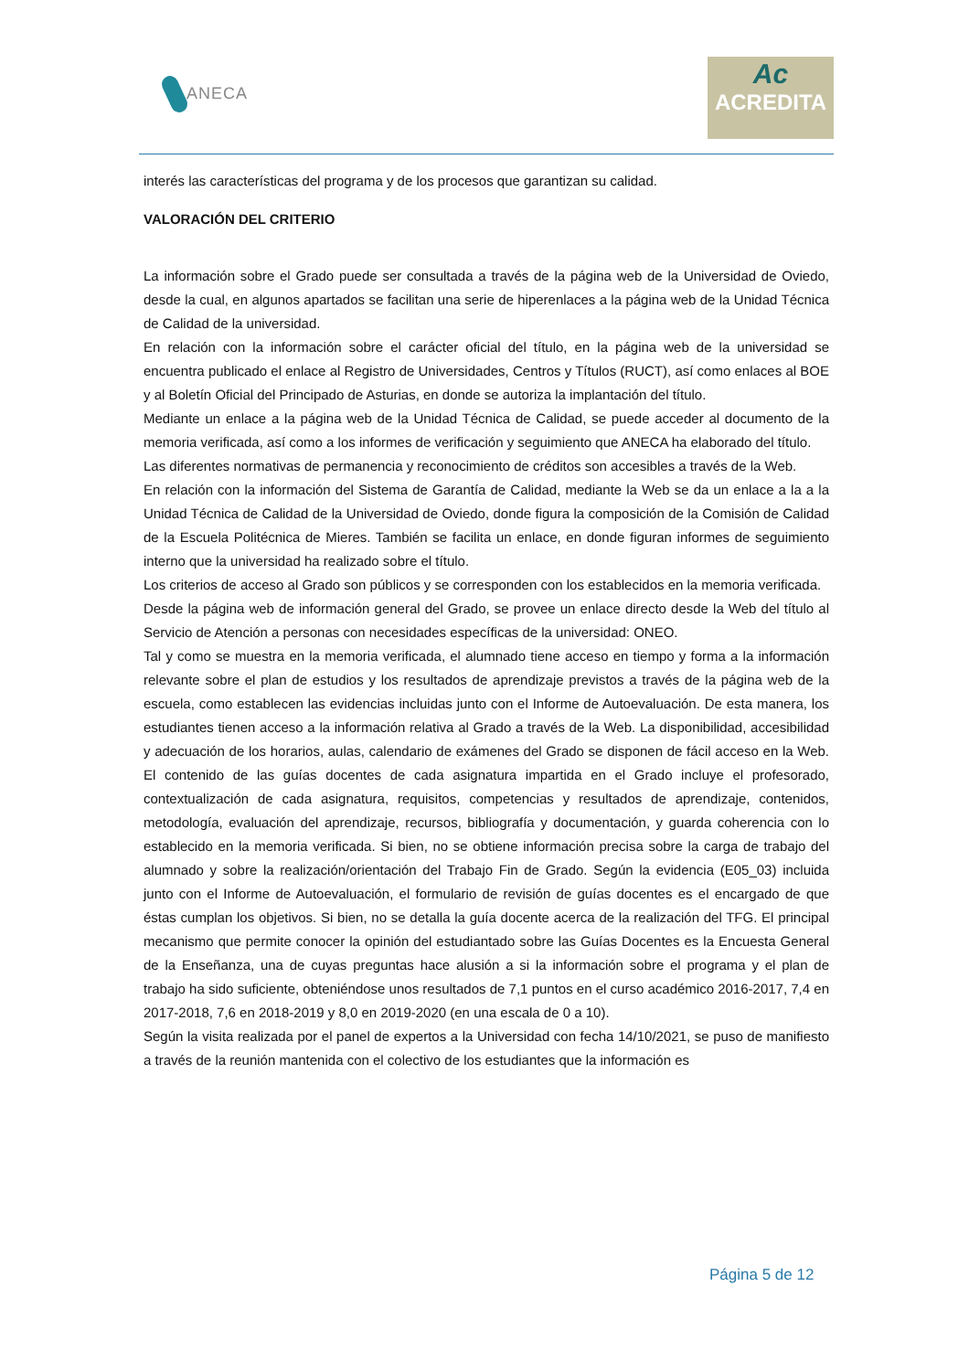ANECA
Ac
ACREDITA
interés las características del programa y de los procesos que garantizan su calidad.
VALORACIÓN DEL CRITERIO
La información sobre el Grado puede ser consultada a través de la página web de la Universidad de Oviedo, desde la cual, en algunos apartados se facilitan una serie de hiperenlaces a la página web de la Unidad Técnica de Calidad de la universidad.
En relación con la información sobre el carácter oficial del título, en la página web de la universidad se encuentra publicado el enlace al Registro de Universidades, Centros y Títulos (RUCT), así como enlaces al BOE y al Boletín Oficial del Principado de Asturias, en donde se autoriza la implantación del título.
Mediante un enlace a la página web de la Unidad Técnica de Calidad, se puede acceder al documento de la memoria verificada, así como a los informes de verificación y seguimiento que ANECA ha elaborado del título.
Las diferentes normativas de permanencia y reconocimiento de créditos son accesibles a través de la Web.
En relación con la información del Sistema de Garantía de Calidad, mediante la Web se da un enlace a la a la Unidad Técnica de Calidad de la Universidad de Oviedo, donde figura la composición de la Comisión de Calidad de la Escuela Politécnica de Mieres. También se facilita un enlace, en donde figuran informes de seguimiento interno que la universidad ha realizado sobre el título.
Los criterios de acceso al Grado son públicos y se corresponden con los establecidos en la memoria verificada.
Desde la página web de información general del Grado, se provee un enlace directo desde la Web del título al Servicio de Atención a personas con necesidades específicas de la universidad: ONEO.
Tal y como se muestra en la memoria verificada, el alumnado tiene acceso en tiempo y forma a la información relevante sobre el plan de estudios y los resultados de aprendizaje previstos a través de la página web de la escuela, como establecen las evidencias incluidas junto con el Informe de Autoevaluación. De esta manera, los estudiantes tienen acceso a la información relativa al Grado a través de la Web. La disponibilidad, accesibilidad y adecuación de los horarios, aulas, calendario de exámenes del Grado se disponen de fácil acceso en la Web. El contenido de las guías docentes de cada asignatura impartida en el Grado incluye el profesorado, contextualización de cada asignatura, requisitos, competencias y resultados de aprendizaje, contenidos, metodología, evaluación del aprendizaje, recursos, bibliografía y documentación, y guarda coherencia con lo establecido en la memoria verificada. Si bien, no se obtiene información precisa sobre la carga de trabajo del alumnado y sobre la realización/orientación del Trabajo Fin de Grado. Según la evidencia (E05_03) incluida junto con el Informe de Autoevaluación, el formulario de revisión de guías docentes es el encargado de que éstas cumplan los objetivos. Si bien, no se detalla la guía docente acerca de la realización del TFG. El principal mecanismo que permite conocer la opinión del estudiantado sobre las Guías Docentes es la Encuesta General de la Enseñanza, una de cuyas preguntas hace alusión a si la información sobre el programa y el plan de trabajo ha sido suficiente, obteniéndose unos resultados de 7,1 puntos en el curso académico 2016-2017, 7,4 en 2017-2018, 7,6 en 2018-2019 y 8,0 en 2019-2020 (en una escala de 0 a 10).
Según la visita realizada por el panel de expertos a la Universidad con fecha 14/10/2021, se puso de manifiesto a través de la reunión mantenida con el colectivo de los estudiantes que la información es
Página 5 de 12